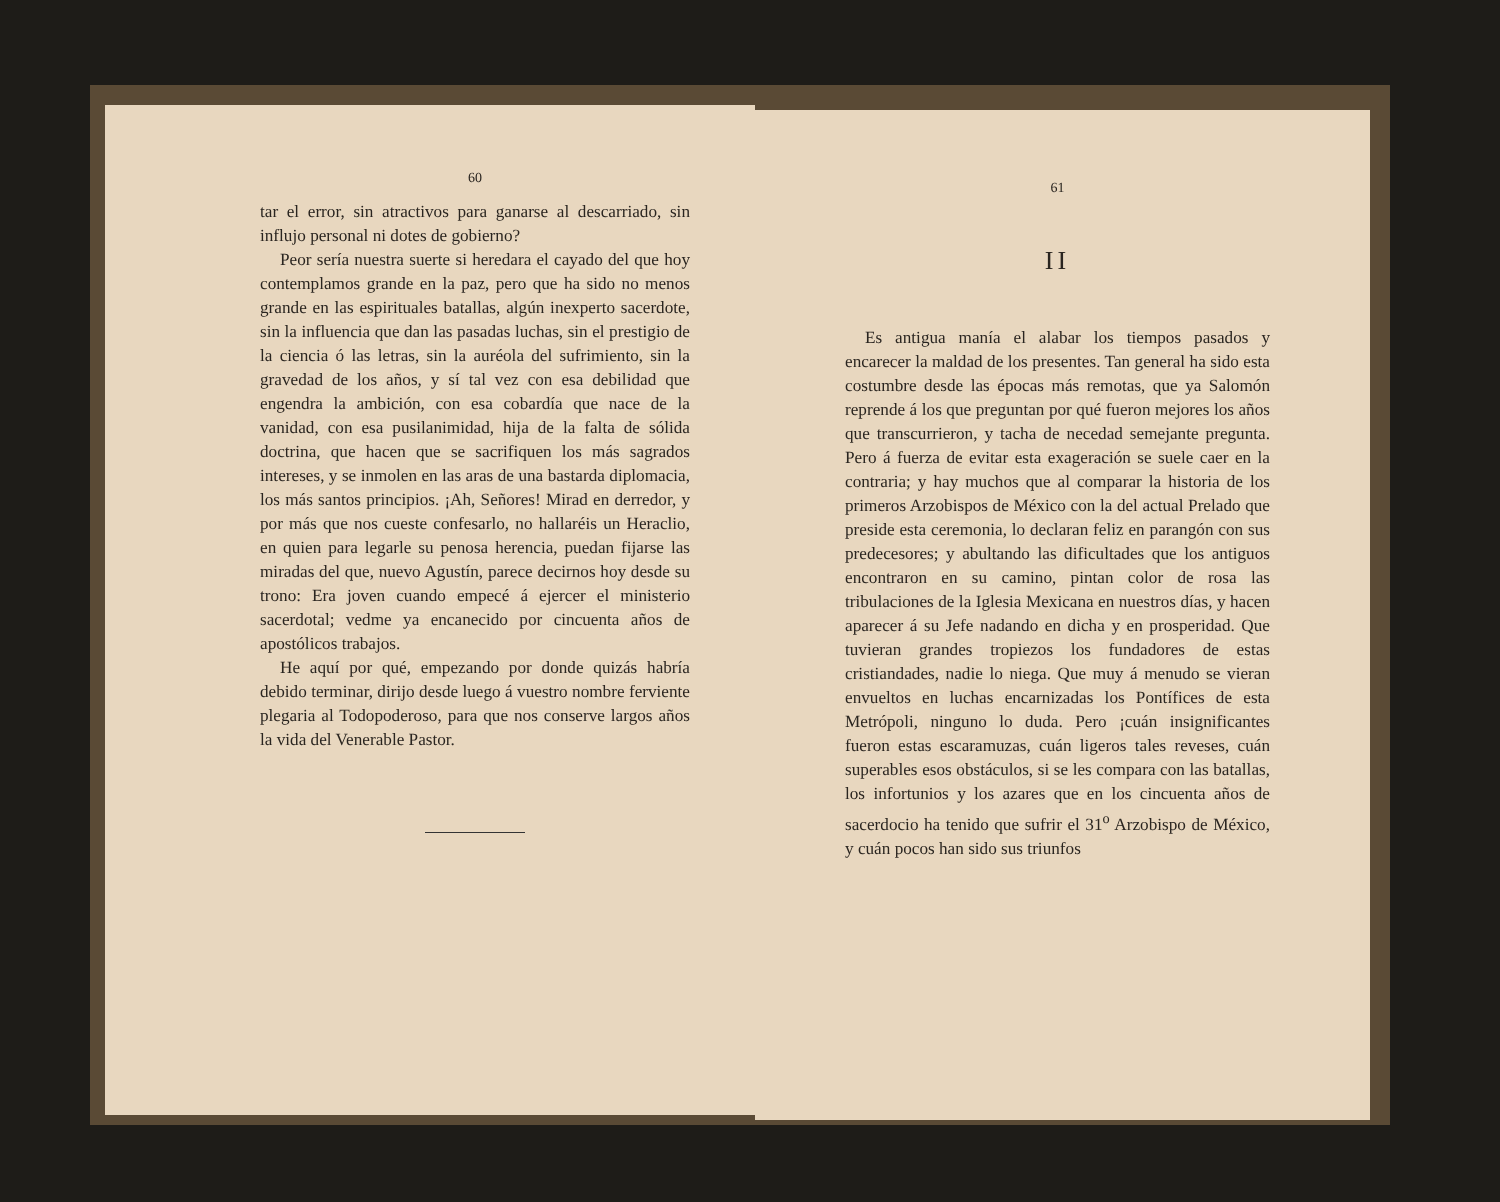60
tar el error, sin atractivos para ganarse al descarriado, sin influjo personal ni dotes de gobierno?
Peor sería nuestra suerte si heredara el cayado del que hoy contemplamos grande en la paz, pero que ha sido no menos grande en las espirituales batallas, algún inexperto sacerdote, sin la influencia que dan las pasadas luchas, sin el prestigio de la ciencia ó las letras, sin la auréola del sufrimiento, sin la gravedad de los años, y sí tal vez con esa debilidad que engendra la ambición, con esa cobardía que nace de la vanidad, con esa pusilanimidad, hija de la falta de sólida doctrina, que hacen que se sacrifiquen los más sagrados intereses, y se inmolen en las aras de una bastarda diplomacia, los más santos principios. ¡Ah, Señores! Mirad en derredor, y por más que nos cueste confesarlo, no hallaréis un Heraclio, en quien para legarle su penosa herencia, puedan fijarse las miradas del que, nuevo Agustín, parece decirnos hoy desde su trono: Era joven cuando empecé á ejercer el ministerio sacerdotal; vedme ya encanecido por cincuenta años de apostólicos trabajos.
He aquí por qué, empezando por donde quizás habría debido terminar, dirijo desde luego á vuestro nombre ferviente plegaria al Todopoderoso, para que nos conserve largos años la vida del Venerable Pastor.
61
II
Es antigua manía el alabar los tiempos pasados y encarecer la maldad de los presentes. Tan general ha sido esta costumbre desde las épocas más remotas, que ya Salomón reprende á los que preguntan por qué fueron mejores los años que transcurrieron, y tacha de necedad semejante pregunta. Pero á fuerza de evitar esta exageración se suele caer en la contraria; y hay muchos que al comparar la historia de los primeros Arzobispos de México con la del actual Prelado que preside esta ceremonia, lo declaran feliz en parangón con sus predecesores; y abultando las dificultades que los antiguos encontraron en su camino, pintan color de rosa las tribulaciones de la Iglesia Mexicana en nuestros días, y hacen aparecer á su Jefe nadando en dicha y en prosperidad. Que tuvieran grandes tropiezos los fundadores de estas cristiandades, nadie lo niega. Que muy á menudo se vieran envueltos en luchas encarnizadas los Pontífices de esta Metrópoli, ninguno lo duda. Pero ¡cuán insignificantes fueron estas escaramuzas, cuán ligeros tales reveses, cuán superables esos obstáculos, si se les compara con las batallas, los infortunios y los azares que en los cincuenta años de sacerdocio ha tenido que sufrir el 31<sup>o</sup> Arzobispo de México, y cuán pocos han sido sus triunfos